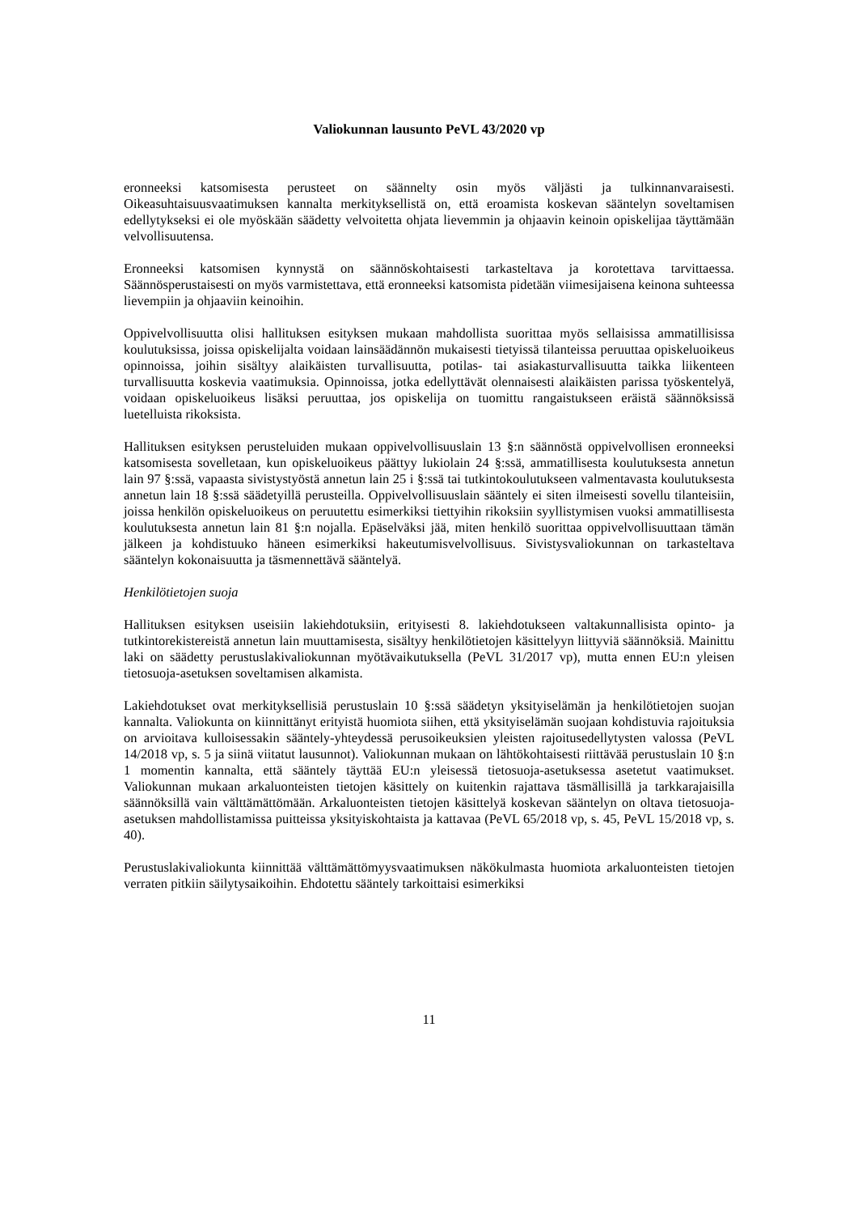Valiokunnan lausunto PeVL 43/2020 vp
eronneeksi katsomisesta perusteet on säännelty osin myös väljästi ja tulkinnanvaraisesti. Oikeasuhtaisuusvaatimuksen kannalta merkityksellistä on, että eroamista koskevan sääntelyn soveltamisen edellytykseksi ei ole myöskään säädetty velvoitetta ohjata lievemmin ja ohjaavin keinoin opiskelijaa täyttämään velvollisuutensa.
Eronneeksi katsomisen kynnystä on säännöskohtaisesti tarkasteltava ja korotettava tarvittaessa. Säännösperustaisesti on myös varmistettava, että eronneeksi katsomista pidetään viimesijaisena keinona suhteessa lievempiin ja ohjaaviin keinoihin.
Oppivelvollisuutta olisi hallituksen esityksen mukaan mahdollista suorittaa myös sellaisissa ammatillisissa koulutuksissa, joissa opiskelijalta voidaan lainsäädännön mukaisesti tietyissä tilanteissa peruuttaa opiskeluoikeus opinnoissa, joihin sisältyy alaikäisten turvallisuutta, potilas- tai asiakasturvallisuutta taikka liikenteen turvallisuutta koskevia vaatimuksia. Opinnoissa, jotka edellyttävät olennaisesti alaikäisten parissa työskentelyä, voidaan opiskeluoikeus lisäksi peruuttaa, jos opiskelija on tuomittu rangaistukseen eräistä säännöksissä luetelluista rikoksista.
Hallituksen esityksen perusteluiden mukaan oppivelvollisuuslain 13 §:n säännöstä oppivelvollisen eronneeksi katsomisesta sovelletaan, kun opiskeluoikeus päättyy lukiolain 24 §:ssä, ammatillisesta koulutuksesta annetun lain 97 §:ssä, vapaasta sivistystyöstä annetun lain 25 i §:ssä tai tutkintokoulutukseen valmentavasta koulutuksesta annetun lain 18 §:ssä säädetyillä perusteilla. Oppivelvollisuuslain sääntely ei siten ilmeisesti sovellu tilanteisiin, joissa henkilön opiskeluoikeus on peruutettu esimerkiksi tiettyihin rikoksiin syyllistymisen vuoksi ammatillisesta koulutuksesta annetun lain 81 §:n nojalla. Epäselväksi jää, miten henkilö suorittaa oppivelvollisuuttaan tämän jälkeen ja kohdistuuko häneen esimerkiksi hakeutumisvelvollisuus. Sivistysvaliokunnan on tarkasteltava sääntelyn kokonaisuutta ja täsmennettävä sääntelyä.
Henkilötietojen suoja
Hallituksen esityksen useisiin lakiehdotuksiin, erityisesti 8. lakiehdotukseen valtakunnallisista opinto- ja tutkintorekistereistä annetun lain muuttamisesta, sisältyy henkilötietojen käsittelyyn liittyviä säännöksiä. Mainittu laki on säädetty perustuslakivaliokunnan myötävaikutuksella (PeVL 31/2017 vp), mutta ennen EU:n yleisen tietosuoja-asetuksen soveltamisen alkamista.
Lakiehdotukset ovat merkityksellisiä perustuslain 10 §:ssä säädetyn yksityiselämän ja henkilötietojen suojan kannalta. Valiokunta on kiinnittänyt erityistä huomiota siihen, että yksityiselämän suojaan kohdistuvia rajoituksia on arvioitava kulloisessakin sääntely-yhteydessä perusoikeuksien yleisten rajoitusedellytysten valossa (PeVL 14/2018 vp, s. 5 ja siinä viitatut lausunnot). Valiokunnan mukaan on lähtökohtaisesti riittävää perustuslain 10 §:n 1 momentin kannalta, että sääntely täyttää EU:n yleisessä tietosuoja-asetuksessa asetetut vaatimukset. Valiokunnan mukaan arkaluonteisten tietojen käsittely on kuitenkin rajattava täsmällisillä ja tarkkarajaisilla säännöksillä vain välttämättömään. Arkaluonteisten tietojen käsittelyä koskevan sääntelyn on oltava tietosuoja-asetuksen mahdollistamissa puitteissa yksityiskohtaista ja kattavaa (PeVL 65/2018 vp, s. 45, PeVL 15/2018 vp, s. 40).
Perustuslakivaliokunta kiinnittää välttämättömyysvaatimuksen näkökulmasta huomiota arkaluonteisten tietojen verraten pitkiin säilytysaikoihin. Ehdotettu sääntely tarkoittaisi esimerkiksi
11